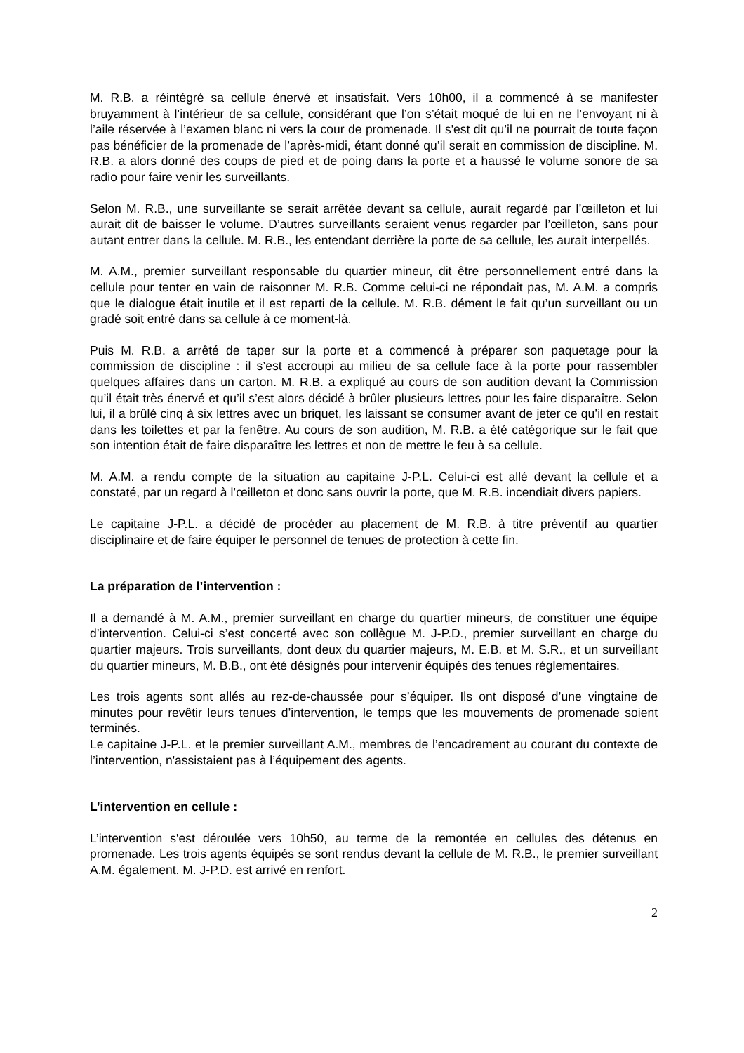M. R.B. a réintégré sa cellule énervé et insatisfait. Vers 10h00, il a commencé à se manifester bruyamment à l’intérieur de sa cellule, considérant que l’on s’était moqué de lui en ne l’envoyant ni à l’aile réservée à l’examen blanc ni vers la cour de promenade. Il s'est dit qu’il ne pourrait de toute façon pas bénéficier de la promenade de l’après-midi, étant donné qu’il serait en commission de discipline. M. R.B. a alors donné des coups de pied et de poing dans la porte et a haussé le volume sonore de sa radio pour faire venir les surveillants.
Selon M. R.B., une surveillante se serait arrêtée devant sa cellule, aurait regardé par l’œilleton et lui aurait dit de baisser le volume. D’autres surveillants seraient venus regarder par l’œilleton, sans pour autant entrer dans la cellule. M. R.B., les entendant derrière la porte de sa cellule, les aurait interpellés.
M. A.M., premier surveillant responsable du quartier mineur, dit être personnellement entré dans la cellule pour tenter en vain de raisonner M. R.B. Comme celui-ci ne répondait pas, M. A.M. a compris que le dialogue était inutile et il est reparti de la cellule. M. R.B. dément le fait qu’un surveillant ou un gradé soit entré dans sa cellule à ce moment-là.
Puis M. R.B. a arrêté de taper sur la porte et a commencé à préparer son paquetage pour la commission de discipline : il s’est accroupi au milieu de sa cellule face à la porte pour rassembler quelques affaires dans un carton. M. R.B. a expliqué au cours de son audition devant la Commission qu’il était très énervé et qu’il s’est alors décidé à brûler plusieurs lettres pour les faire disparaître. Selon lui, il a brûlé cinq à six lettres avec un briquet, les laissant se consumer avant de jeter ce qu’il en restait dans les toilettes et par la fenêtre. Au cours de son audition, M. R.B. a été catégorique sur le fait que son intention était de faire disparaître les lettres et non de mettre le feu à sa cellule.
M. A.M. a rendu compte de la situation au capitaine J-P.L. Celui-ci est allé devant la cellule et a constaté, par un regard à l’œilleton et donc sans ouvrir la porte, que M. R.B. incendiait divers papiers.
Le capitaine J-P.L. a décidé de procéder au placement de M. R.B. à titre préventif au quartier disciplinaire et de faire équiper le personnel de tenues de protection à cette fin.
La préparation de l’intervention :
Il a demandé à M. A.M., premier surveillant en charge du quartier mineurs, de constituer une équipe d’intervention. Celui-ci s’est concerté avec son collègue M. J-P.D., premier surveillant en charge du quartier majeurs. Trois surveillants, dont deux du quartier majeurs, M. E.B. et M. S.R., et un surveillant du quartier mineurs, M. B.B., ont été désignés pour intervenir équipés des tenues réglementaires.
Les trois agents sont allés au rez-de-chaussée pour s’équiper. Ils ont disposé d’une vingtaine de minutes pour revêtir leurs tenues d’intervention, le temps que les mouvements de promenade soient terminés.
Le capitaine J-P.L. et le premier surveillant A.M., membres de l’encadrement au courant du contexte de l’intervention, n'assistaient pas à l’équipement des agents.
L’intervention en cellule :
L’intervention s'est déroulée vers 10h50, au terme de la remontée en cellules des détenus en promenade. Les trois agents équipés se sont rendus devant la cellule de M. R.B., le premier surveillant A.M. également. M. J-P.D. est arrivé en renfort.
2